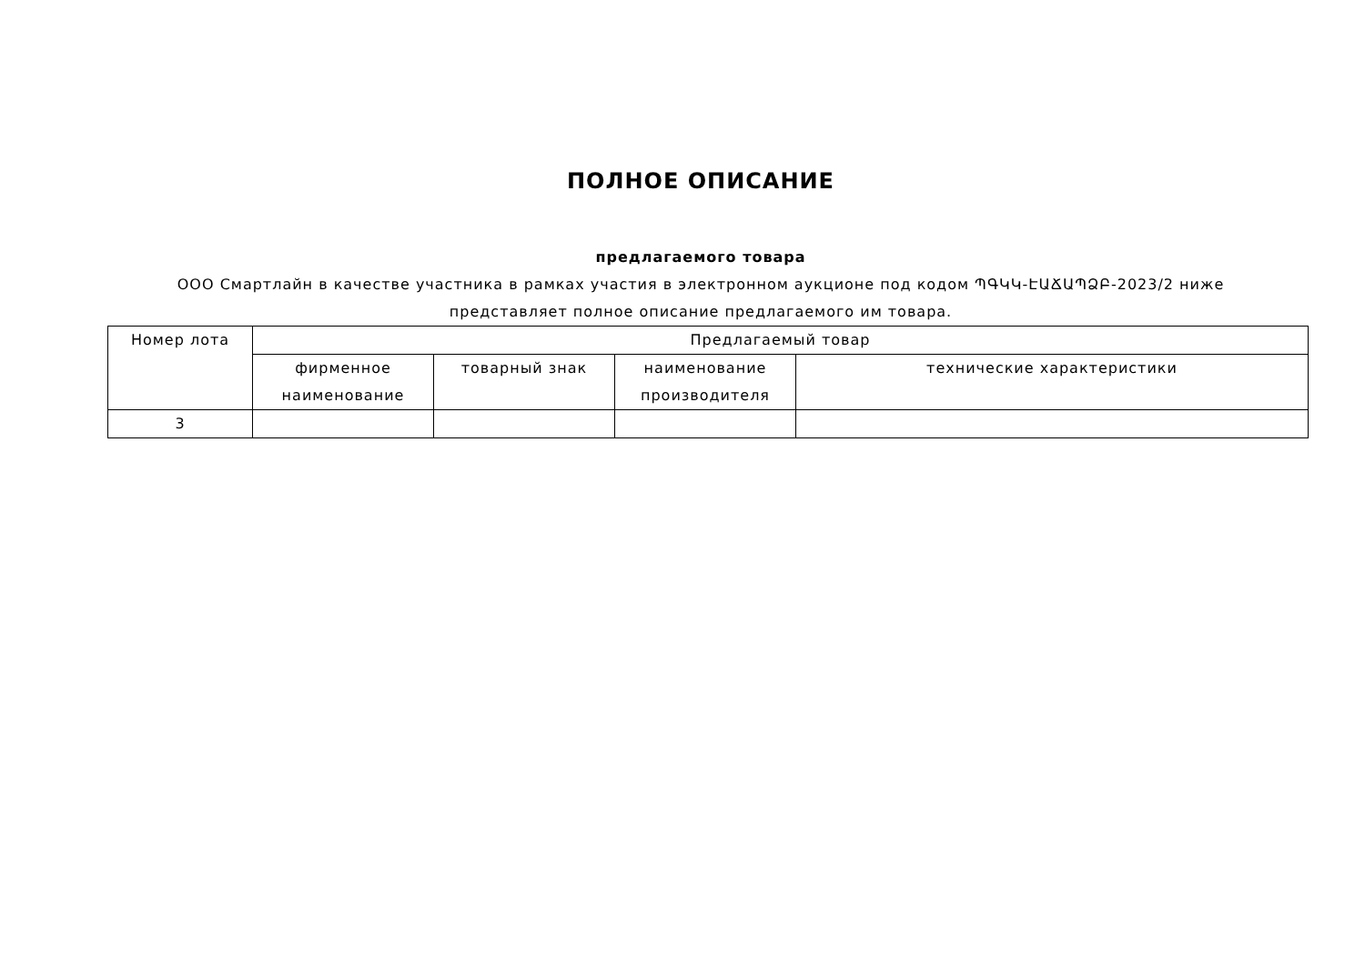ПОЛНОЕ ОПИСАНИЕ
предлагаемого товара
ООО Смартлайн в качестве участника в рамках участия в электронном аукционе под кодом ՊԳԿԿ-ԷԱՃԱՊՁԲ-2023/2 ниже представляет полное описание предлагаемого им товара.
| Номер лота | Предлагаемый товар | | | |
| --- | --- | --- | --- | --- |
| | фирменное наименование | товарный знак | наименование производителя | технические характеристики |
| 3 | | | | |